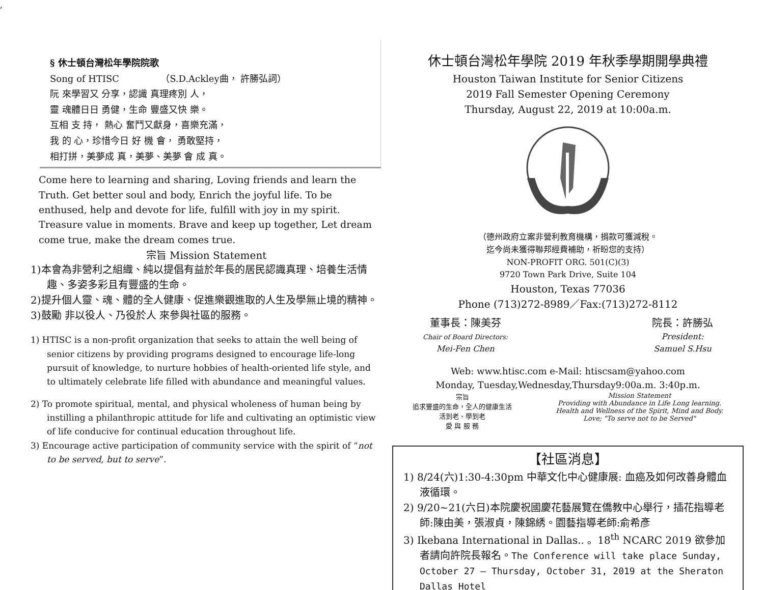,
§ 休士頓台灣松年學院院歌
Song of HTISC　　　　　（S.D.Ackley曲， 許勝弘詞）
阮 來學習又 分享，認識 真理疼別 人，
靈 魂體日日 勇健，生命 豐盛又快 樂。
互相 支 持， 熱心 奮鬥又獻身，喜樂充滿，
我 的 心，珍惜今日 好 機 會， 勇敢堅持，
相打拼，美夢成 真，美夢、美夢 會 成 真。
Come here to learning and sharing, Loving friends and learn the Truth. Get better soul and body, Enrich the joyful life. To be enthused, help and devote for life, fulfill with joy in my spirit. Treasure value in moments. Brave and keep up together, Let dream come true, make the dream comes true.
宗旨 Mission Statement
1)本會為非營利之組織、純以提倡有益於年長的居民認識真理、培養生活情趣、多姿多彩且有豐盛的生命。
2)提升個人靈、魂、體的全人健康、促進樂觀進取的人生及學無止境的精神。
3)鼓勵 非以役人、乃役於人 來參與社區的服務。
1) HTISC is a non-profit organization that seeks to attain the well being of senior citizens by providing programs designed to encourage life-long pursuit of knowledge, to nurture hobbies of health-oriented life style, and to ultimately celebrate life filled with abundance and meaningful values.
2) To promote spiritual, mental, and physical wholeness of human being by instilling a philanthropic attitude for life and cultivating an optimistic view of life conducive for continual education throughout life.
3) Encourage active participation of community service with the spirit of “not to be served, but to serve”.
休士頓台灣松年學院 2019 年秋季學期開學典禮
Houston Taiwan Institute for Senior Citizens
2019 Fall Semester Opening Ceremony
Thursday, August 22, 2019 at 10:00a.m.
（德州政府立案非營利教育機構，捐款可獲減稅。
迄今尚未獲得聯邦經費補助，祈盼您的支持）
NON-PROFIT ORG. 501(C)(3)
9720 Town Park Drive, Suite 104
Houston, Texas 77036
Phone (713)272-8989／Fax:(713)272-8112
董事長：陳美芬
Chair of Board Directors:
Mei-Fen Chen
院長：許勝弘
President:
Samuel S.Hsu
Web: www.htisc.com e-Mail: htiscsam@yahoo.com
Monday, Tuesday,Wednesday,Thursday9:00a.m. 3:40p.m.
宗旨
追求豐盛的生命，全人的健康生活
活到老、學到老
愛 與 服 務
Mission Statement
Providing with Abundance in Life Long learning.
Health and Wellness of the Spirit, Mind and Body.
Love; "To serve not to be Served"
【社區消息】
1) 8/24(六)1:30-4:30pm 中華文化中心健康展: 血癌及如何改善身體血液循環。
2) 9/20~21(六日)本院慶祝國慶花藝展覽在僑教中心舉行，插花指導老師:陳由美，張淑貞，陳錦綉。園藝指導老師:俞希彥
3) Ikebana International in Dallas.. 。18<sup>th</sup> NCARC 2019 欲參加者請向許院長報名。The Conference will take place Sunday, October 27 – Thursday, October 31, 2019 at the Sheraton Dallas Hotel